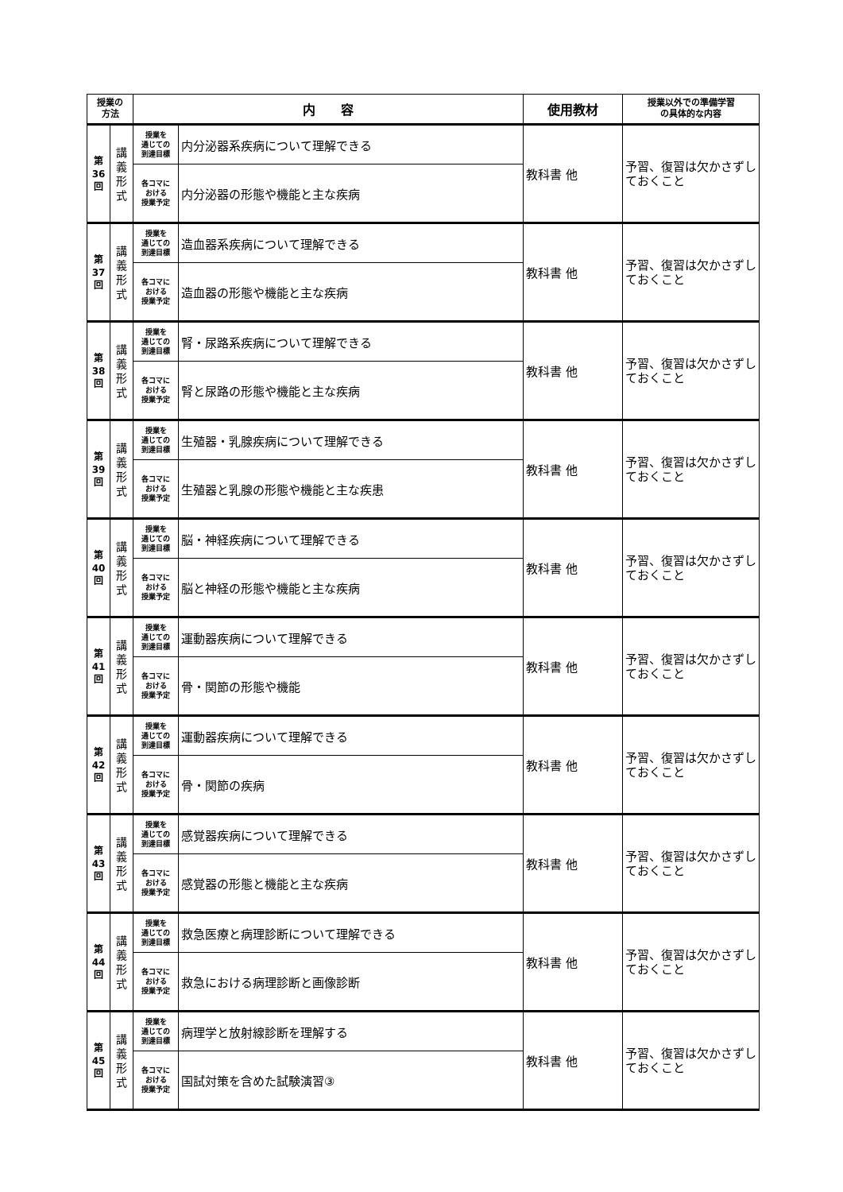| 授業の 方法 | | 内 容 | | 使用教材 | 授業以外での準備学習 の具体的な内容 |
| --- | --- | --- | --- | --- | --- |
| 第 36 回 | 講 義 形 式 | 授業を 通じての 到達目標 | 内分泌器系疾病について理解できる | 教科書 他 | 予習、復習は欠かさずしておくこと |
| | | 各コマに おける 授業予定 | 内分泌器の形態や機能と主な疾病 | | |
| 第 37 回 | 講 義 形 式 | 授業を 通じての 到達目標 | 造血器系疾病について理解できる | 教科書 他 | 予習、復習は欠かさずしておくこと |
| | | 各コマに おける 授業予定 | 造血器の形態や機能と主な疾病 | | |
| 第 38 回 | 講 義 形 式 | 授業を 通じての 到達目標 | 腎・尿路系疾病について理解できる | 教科書 他 | 予習、復習は欠かさずしておくこと |
| | | 各コマに おける 授業予定 | 腎と尿路の形態や機能と主な疾病 | | |
| 第 39 回 | 講 義 形 式 | 授業を 通じての 到達目標 | 生殖器・乳腺疾病について理解できる | 教科書 他 | 予習、復習は欠かさずしておくこと |
| | | 各コマに おける 授業予定 | 生殖器と乳腺の形態や機能と主な疾患 | | |
| 第 40 回 | 講 義 形 式 | 授業を 通じての 到達目標 | 脳・神経疾病について理解できる | 教科書 他 | 予習、復習は欠かさずしておくこと |
| | | 各コマに おける 授業予定 | 脳と神経の形態や機能と主な疾病 | | |
| 第 41 回 | 講 義 形 式 | 授業を 通じての 到達目標 | 運動器疾病について理解できる | 教科書 他 | 予習、復習は欠かさずしておくこと |
| | | 各コマに おける 授業予定 | 骨・関節の形態や機能 | | |
| 第 42 回 | 講 義 形 式 | 授業を 通じての 到達目標 | 運動器疾病について理解できる | 教科書 他 | 予習、復習は欠かさずしておくこと |
| | | 各コマに おける 授業予定 | 骨・関節の疾病 | | |
| 第 43 回 | 講 義 形 式 | 授業を 通じての 到達目標 | 感覚器疾病について理解できる | 教科書 他 | 予習、復習は欠かさずしておくこと |
| | | 各コマに おける 授業予定 | 感覚器の形態と機能と主な疾病 | | |
| 第 44 回 | 講 義 形 式 | 授業を 通じての 到達目標 | 救急医療と病理診断について理解できる | 教科書 他 | 予習、復習は欠かさずしておくこと |
| | | 各コマに おける 授業予定 | 救急における病理診断と画像診断 | | |
| 第 45 回 | 講 義 形 式 | 授業を 通じての 到達目標 | 病理学と放射線診断を理解する | 教科書 他 | 予習、復習は欠かさずしておくこと |
| | | 各コマに おける 授業予定 | 国試対策を含めた試験演習③ | | |